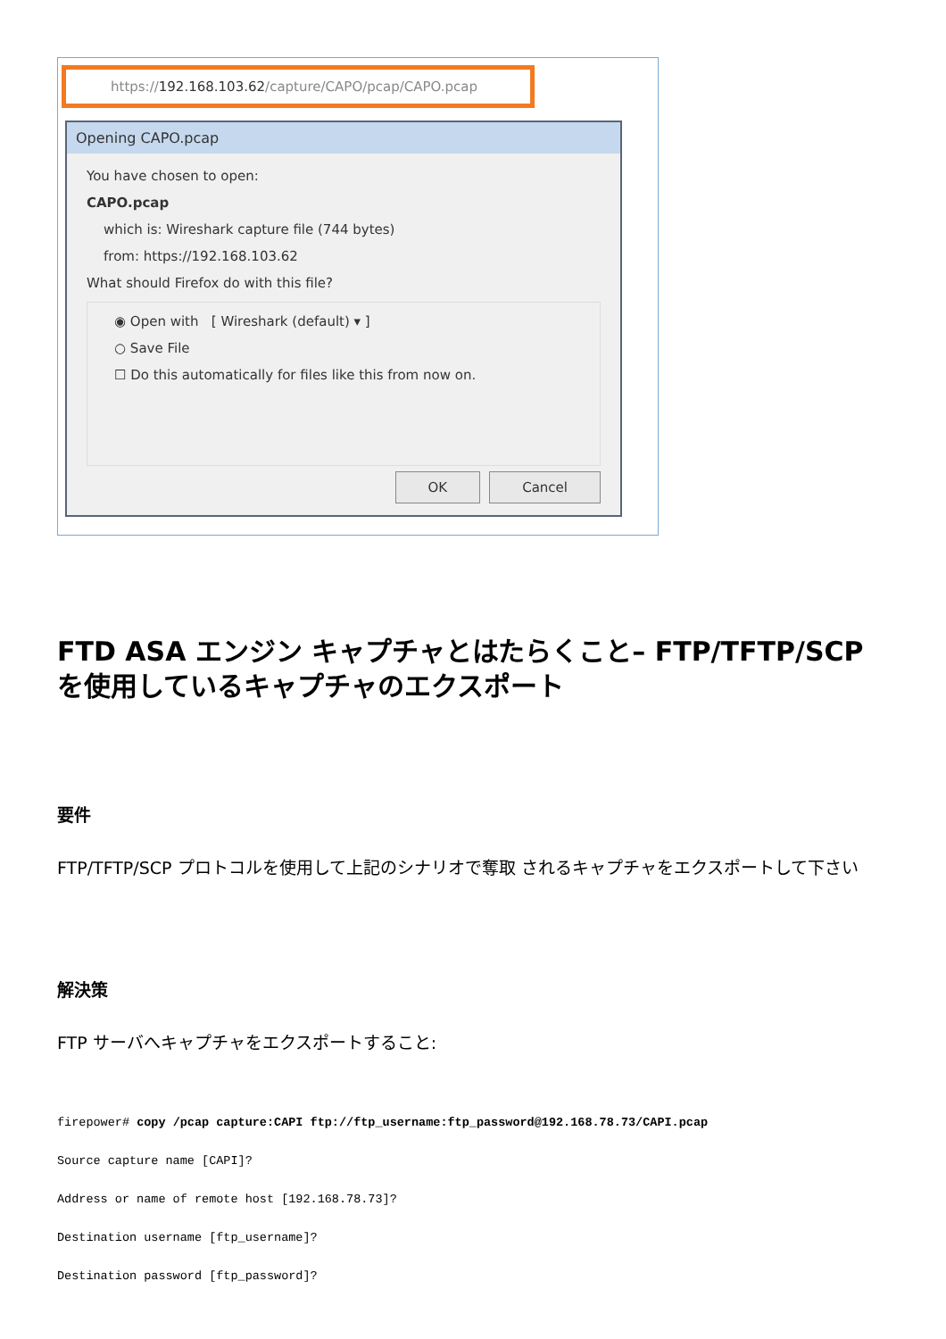https:// 192.168.103.62 /capture/CAPO/pcap/CAPO.pcap
Opening CAPO.pcap
You have chosen to open:
CAPO.pcap
which is: Wireshark capture file (744 bytes)
from: https://192.168.103.62
What should Firefox do with this file?
◉ Open with [ Wireshark (default) ▾ ]
○ Save File
☐ Do this automatically for files like this from now on.
OK Cancel
FTD ASA エンジン キャプチャとはたらくこと– FTP/TFTP/SCP を使用しているキャプチャのエクスポート
要件
FTP/TFTP/SCP プロトコルを使用して上記のシナリオで奪取 されるキャプチャをエクスポートして下さい
解決策
FTP サーバへキャプチャをエクスポートすること:
firepower# copy /pcap capture:CAPI ftp://ftp_username:ftp_password@192.168.78.73/CAPI.pcap
Source capture name [CAPI]?
Address or name of remote host [192.168.78.73]?
Destination username [ftp_username]?
Destination password [ftp_password]?